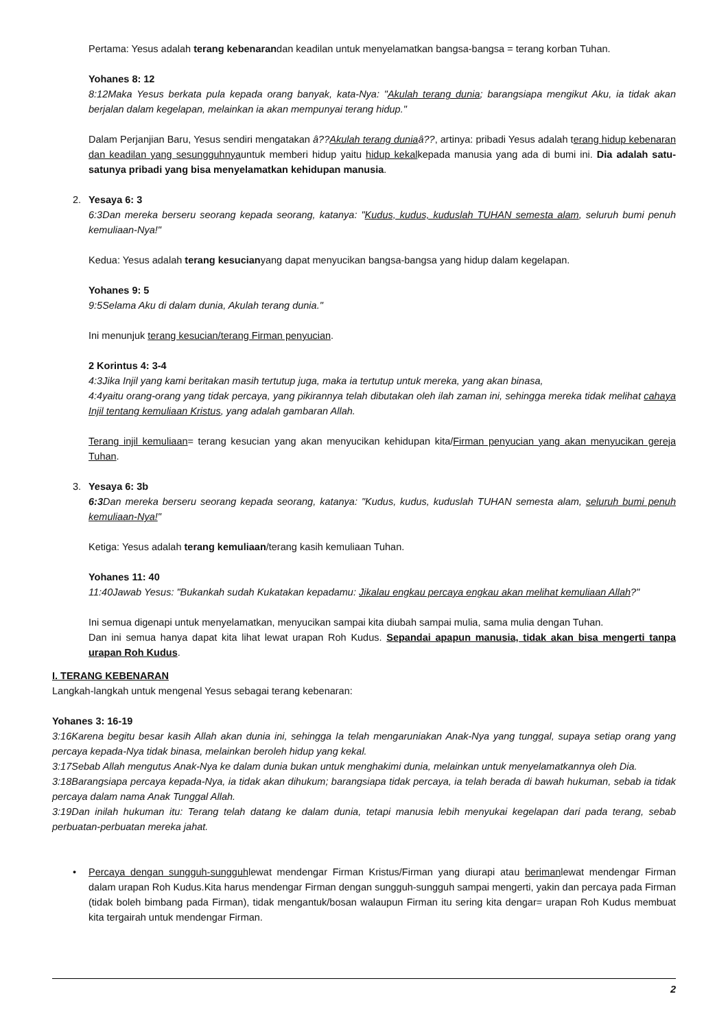Pertama: Yesus adalah terang kebenarandan keadilan untuk menyelamatkan bangsa-bangsa = terang korban Tuhan.
Yohanes 8: 12
8:12Maka Yesus berkata pula kepada orang banyak, kata-Nya: "Akulah terang dunia; barangsiapa mengikut Aku, ia tidak akan berjalan dalam kegelapan, melainkan ia akan mempunyai terang hidup."
Dalam Perjanjian Baru, Yesus sendiri mengatakan â??Akulah terang duniaâ??, artinya: pribadi Yesus adalah terang hidup kebenaran dan keadilan yang sesungguhnyauntuk memberi hidup yaitu hidup kekalkepada manusia yang ada di bumi ini. Dia adalah satu-satunya pribadi yang bisa menyelamatkan kehidupan manusia.
2. Yesaya 6: 3
6:3Dan mereka berseru seorang kepada seorang, katanya: "Kudus, kudus, kuduslah TUHAN semesta alam, seluruh bumi penuh kemuliaan-Nya!"
Kedua: Yesus adalah terang kesucianyang dapat menyucikan bangsa-bangsa yang hidup dalam kegelapan.
Yohanes 9: 5
9:5Selama Aku di dalam dunia, Akulah terang dunia."
Ini menunjuk terang kesucian/terang Firman penyucian.
2 Korintus 4: 3-4
4:3Jika Injil yang kami beritakan masih tertutup juga, maka ia tertutup untuk mereka, yang akan binasa,
4:4yaitu orang-orang yang tidak percaya, yang pikirannya telah dibutakan oleh ilah zaman ini, sehingga mereka tidak melihat cahaya Injil tentang kemuliaan Kristus, yang adalah gambaran Allah.
Terang injil kemuliaan= terang kesucian yang akan menyucikan kehidupan kita/Firman penyucian yang akan menyucikan gereja Tuhan.
3. Yesaya 6: 3b
6:3 Dan mereka berseru seorang kepada seorang, katanya: "Kudus, kudus, kuduslah TUHAN semesta alam, seluruh bumi penuh kemuliaan-Nya!"
Ketiga: Yesus adalah terang kemuliaan/terang kasih kemuliaan Tuhan.
Yohanes 11: 40
11:40Jawab Yesus: "Bukankah sudah Kukatakan kepadamu: Jikalau engkau percaya engkau akan melihat kemuliaan Allah?"
Ini semua digenapi untuk menyelamatkan, menyucikan sampai kita diubah sampai mulia, sama mulia dengan Tuhan.
Dan ini semua hanya dapat kita lihat lewat urapan Roh Kudus. Sepandai apapun manusia, tidak akan bisa mengerti tanpa urapan Roh Kudus.
I. TERANG KEBENARAN
Langkah-langkah untuk mengenal Yesus sebagai terang kebenaran:
Yohanes 3: 16-19
3:16Karena begitu besar kasih Allah akan dunia ini, sehingga Ia telah mengaruniakan Anak-Nya yang tunggal, supaya setiap orang yang percaya kepada-Nya tidak binasa, melainkan beroleh hidup yang kekal.
3:17Sebab Allah mengutus Anak-Nya ke dalam dunia bukan untuk menghakimi dunia, melainkan untuk menyelamatkannya oleh Dia.
3:18Barangsiapa percaya kepada-Nya, ia tidak akan dihukum; barangsiapa tidak percaya, ia telah berada di bawah hukuman, sebab ia tidak percaya dalam nama Anak Tunggal Allah.
3:19Dan inilah hukuman itu: Terang telah datang ke dalam dunia, tetapi manusia lebih menyukai kegelapan dari pada terang, sebab perbuatan-perbuatan mereka jahat.
• Percaya dengan sungguh-sungguhlewat mendengar Firman Kristus/Firman yang diurapi atau berimanlewat mendengar Firman dalam urapan Roh Kudus.Kita harus mendengar Firman dengan sungguh-sungguh sampai mengerti, yakin dan percaya pada Firman (tidak boleh bimbang pada Firman), tidak mengantuk/bosan walaupun Firman itu sering kita dengar= urapan Roh Kudus membuat kita tergairah untuk mendengar Firman.
2